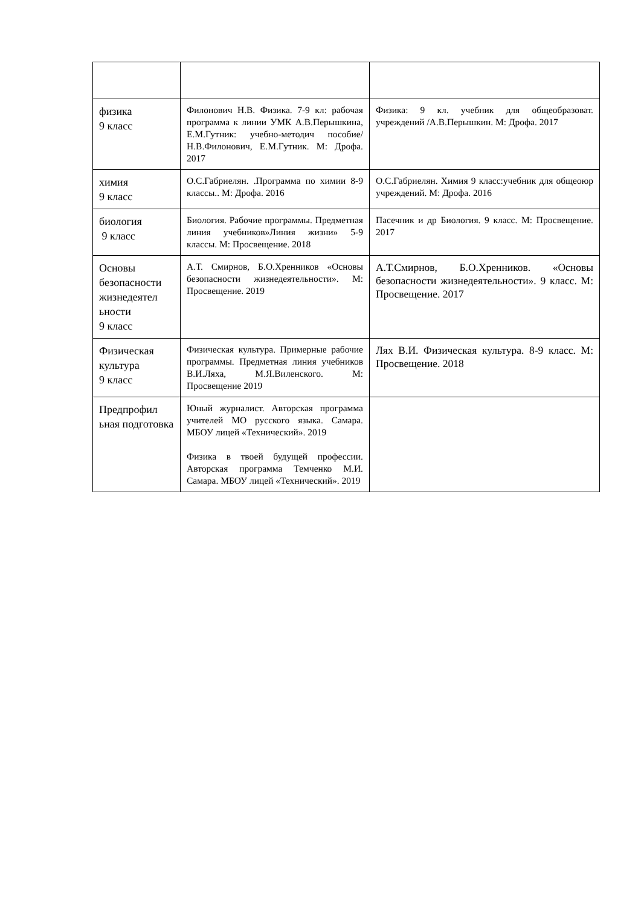| физика 9 класс | Филонович Н.В. Физика. 7-9 кл: рабочая программа к линии УМК А.В.Перышкина, Е.М.Гутник: учебно-методич пособие/Н.В.Филонович, Е.М.Гутник. М: Дрофа. 2017 | Физика: 9 кл. учебник для общеобразоват. учреждений /А.В.Перышкин. М: Дрофа. 2017 |
| химия 9 класс | О.С.Габриелян. .Программа по химии 8-9 классы.. М: Дрофа. 2016 | О.С.Габриелян. Химия 9 класс:учебник для общеоюр учреждений. М: Дрофа. 2016 |
| биология 9 класс | Биология. Рабочие программы. Предметная линия учебников»Линия жизни» 5-9 классы. М: Просвещение. 2018 | Пасечник и др Биология. 9 класс. М: Просвещение. 2017 |
| Основы безопасности жизнедеятел ьности 9 класс | А.Т. Смирнов, Б.О.Хренников «Основы безопасности жизнедеятельности». М: Просвещение. 2019 | А.Т.Смирнов, Б.О.Хренников. «Основы безопасности жизнедеятельности». 9 класс. М: Просвещение. 2017 |
| Физическая культура 9 класс | Физическая культура. Примерные рабочие программы. Предметная линия учебников В.И.Ляха, М.Я.Виленского. М: Просвещение 2019 | Лях В.И. Физическая культура. 8-9 класс. М: Просвещение. 2018 |
| Предпрофил ьная подготовка | Юный журналист. Авторская программа учителей МО русского языка. Самара. МБОУ лицей «Технический». 2019 Физика в твоей будущей профессии. Авторская программа Темченко М.И. Самара. МБОУ лицей «Технический». 2019 | |